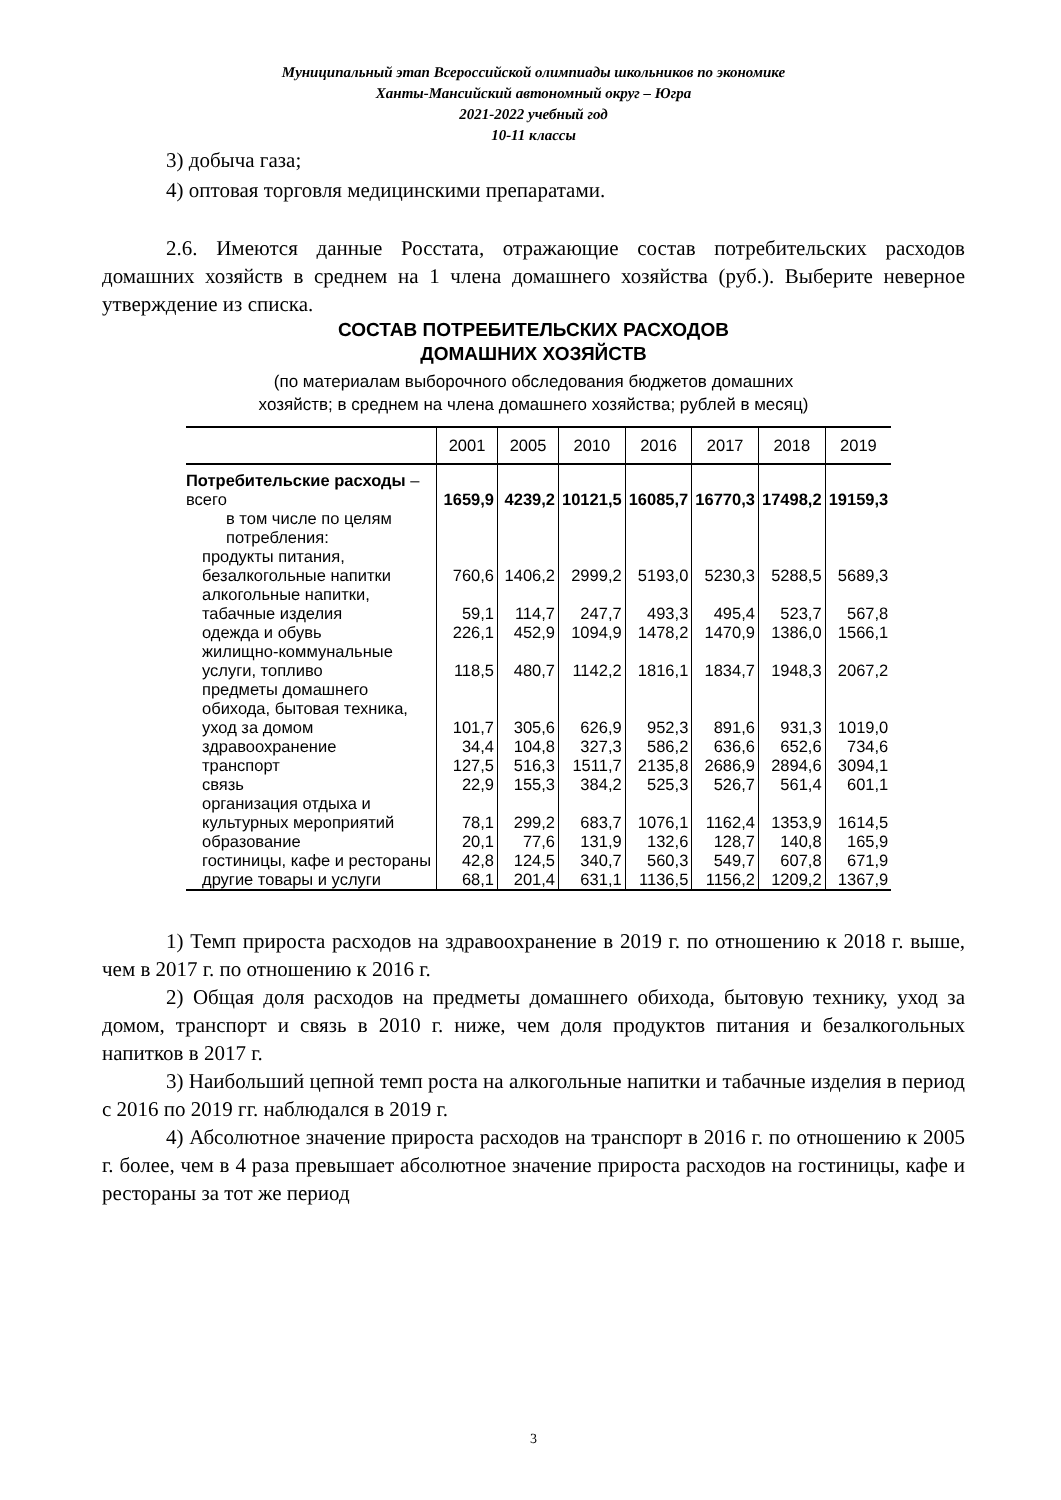Муниципальный этап Всероссийской олимпиады школьников по экономике
Ханты-Мансийский автономный округ – Югра
2021-2022 учебный год
10-11 классы
3) добыча газа;
4) оптовая торговля медицинскими препаратами.
2.6. Имеются данные Росстата, отражающие состав потребительских расходов домашних хозяйств в среднем на 1 члена домашнего хозяйства (руб.). Выберите неверное утверждение из списка.
СОСТАВ ПОТРЕБИТЕЛЬСКИХ РАСХОДОВ
ДОМАШНИХ ХОЗЯЙСТВ
(по материалам выборочного обследования бюджетов домашних
хозяйств; в среднем на члена домашнего хозяйства; рублей в месяц)
| | 2001 | 2005 | 2010 | 2016 | 2017 | 2018 | 2019 |
| --- | --- | --- | --- | --- | --- | --- | --- |
| Потребительские расходы – всего | 1659,9 | 4239,2 | 10121,5 | 16085,7 | 16770,3 | 17498,2 | 19159,3 |
| в том числе по целям потребления: | | | | | | | |
| продукты питания, безалкогольные напитки | 760,6 | 1406,2 | 2999,2 | 5193,0 | 5230,3 | 5288,5 | 5689,3 |
| алкогольные напитки, табачные изделия | 59,1 | 114,7 | 247,7 | 493,3 | 495,4 | 523,7 | 567,8 |
| одежда и обувь | 226,1 | 452,9 | 1094,9 | 1478,2 | 1470,9 | 1386,0 | 1566,1 |
| жилищно-коммунальные услуги, топливо | 118,5 | 480,7 | 1142,2 | 1816,1 | 1834,7 | 1948,3 | 2067,2 |
| предметы домашнего обихода, бытовая техника, уход за домом | 101,7 | 305,6 | 626,9 | 952,3 | 891,6 | 931,3 | 1019,0 |
| здравоохранение | 34,4 | 104,8 | 327,3 | 586,2 | 636,6 | 652,6 | 734,6 |
| транспорт | 127,5 | 516,3 | 1511,7 | 2135,8 | 2686,9 | 2894,6 | 3094,1 |
| связь | 22,9 | 155,3 | 384,2 | 525,3 | 526,7 | 561,4 | 601,1 |
| организация отдыха и культурных мероприятий | 78,1 | 299,2 | 683,7 | 1076,1 | 1162,4 | 1353,9 | 1614,5 |
| образование | 20,1 | 77,6 | 131,9 | 132,6 | 128,7 | 140,8 | 165,9 |
| гостиницы, кафе и рестораны | 42,8 | 124,5 | 340,7 | 560,3 | 549,7 | 607,8 | 671,9 |
| другие товары и услуги | 68,1 | 201,4 | 631,1 | 1136,5 | 1156,2 | 1209,2 | 1367,9 |
1) Темп прироста расходов на здравоохранение в 2019 г. по отношению к 2018 г. выше, чем в 2017 г. по отношению к 2016 г.
2) Общая доля расходов на предметы домашнего обихода, бытовую технику, уход за домом, транспорт и связь в 2010 г. ниже, чем доля продуктов питания и безалкогольных напитков в 2017 г.
3) Наибольший цепной темп роста на алкогольные напитки и табачные изделия в период с 2016 по 2019 гг. наблюдался в 2019 г.
4) Абсолютное значение прироста расходов на транспорт в 2016 г. по отношению к 2005 г. более, чем в 4 раза превышает абсолютное значение прироста расходов на гостиницы, кафе и рестораны за тот же период
3